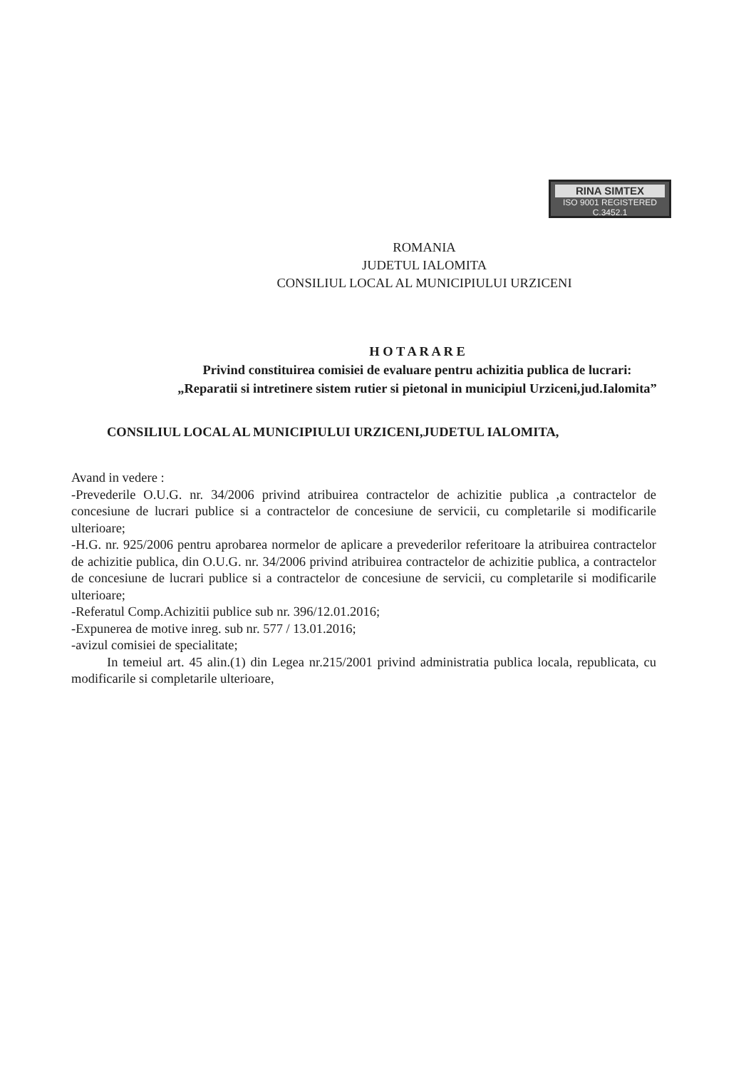RINA SIMTEX
ISO 9001 REGISTERED C.3452.1
ROMANIA
JUDETUL IALOMITA
CONSILIUL LOCAL AL MUNICIPIULUI URZICENI
H O T A R A R E
Privind constituirea comisiei de evaluare pentru achizitia publica de lucrari:
„Reparatii si intretinere sistem rutier si pietonal in municipiul Urziceni,jud.Ialomita”
CONSILIUL LOCAL AL MUNICIPIULUI URZICENI,JUDETUL IALOMITA,
Avand in vedere :
-Prevederile O.U.G. nr. 34/2006 privind atribuirea contractelor de achizitie publica ,a contractelor de concesiune de lucrari publice si a contractelor de concesiune de servicii, cu completarile si modificarile ulterioare;
-H.G. nr. 925/2006 pentru aprobarea normelor de aplicare a prevederilor referitoare la atribuirea contractelor de achizitie publica, din O.U.G. nr. 34/2006 privind atribuirea contractelor de achizitie publica, a contractelor de concesiune de lucrari publice si a contractelor de concesiune de servicii, cu completarile si modificarile ulterioare;
-Referatul Comp.Achizitii publice sub nr. 396/12.01.2016;
-Expunerea de motive inreg. sub nr. 577 / 13.01.2016;
-avizul comisiei de specialitate;
In temeiul art. 45 alin.(1) din Legea nr.215/2001 privind administratia publica locala, republicata, cu modificarile si completarile ulterioare,